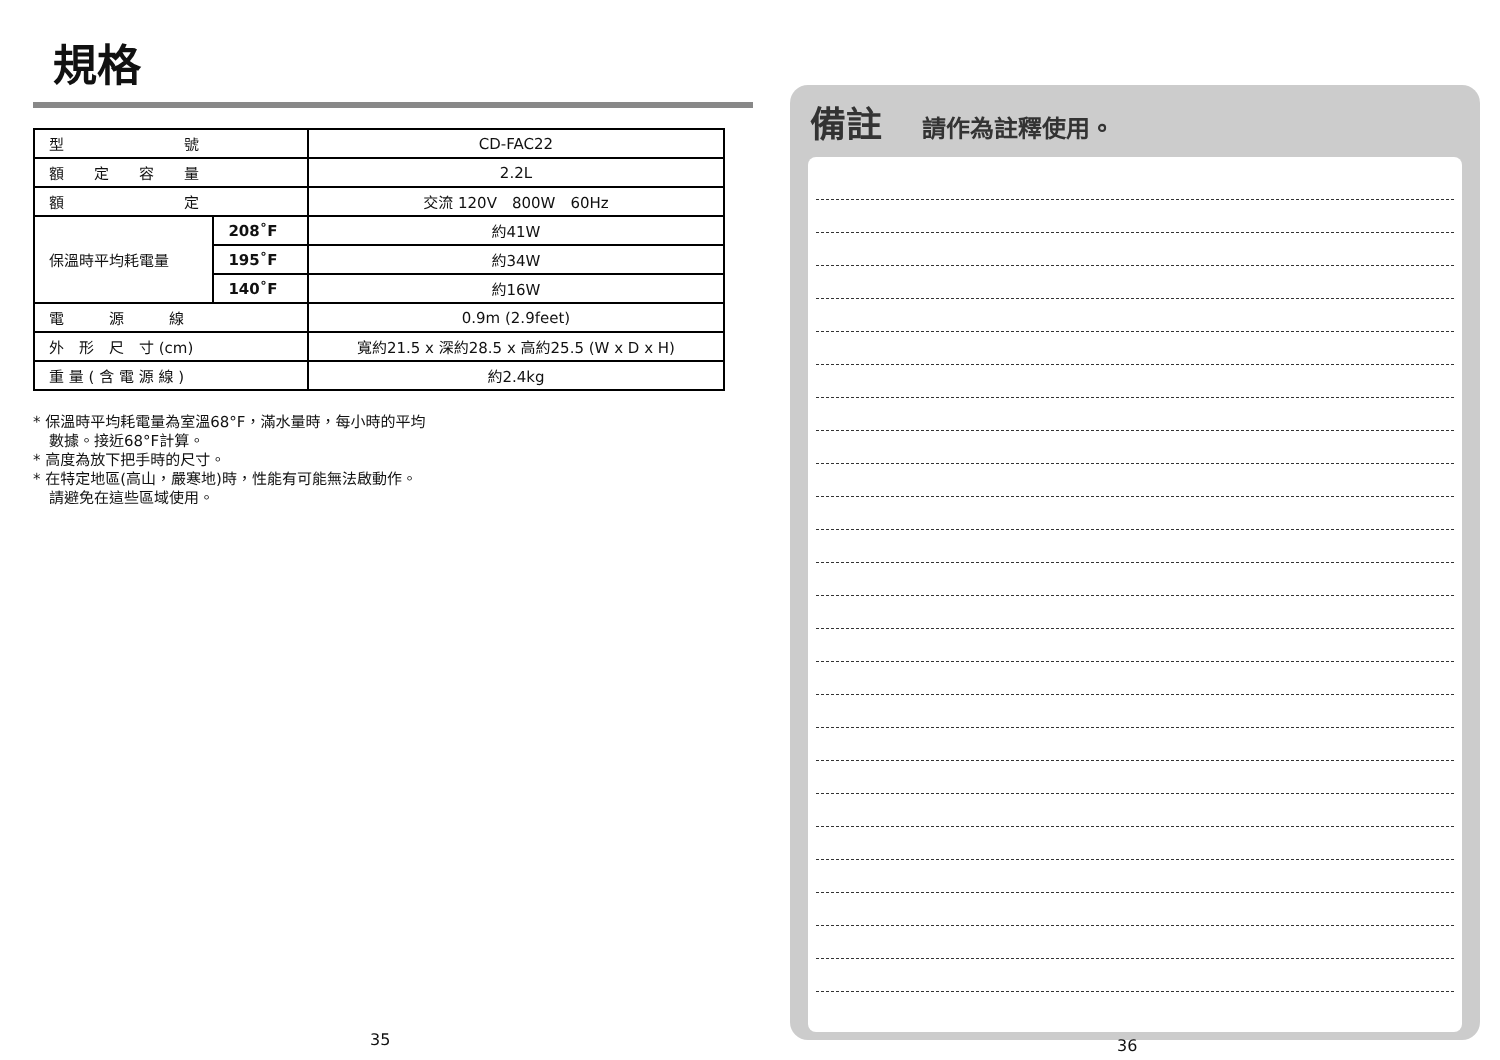規格
| 型 號 | | CD-FAC22 |
| 額 定 容 量 | | 2.2L |
| 額 定 | | 交流 120V 800W 60Hz |
| 保溫時平均耗電量 | 208˚F | 約41W |
| | 195˚F | 約34W |
| | 140˚F | 約16W |
| 電 源 線 | | 0.9m (2.9feet) |
| 外 形 尺 寸 (cm) | | 寬約21.5 x 深約28.5 x 高約25.5 (W x D x H) |
| 重 量 ( 含 電 源 線 ) | | 約2.4kg |
* 保溫時平均耗電量為室溫68°F，滿水量時，每小時的平均
數據。接近68°F計算。
* 高度為放下把手時的尺寸。
* 在特定地區(高山，嚴寒地)時，性能有可能無法啟動作。
請避免在這些區域使用。
35
備註 請作為註釋使用。
36